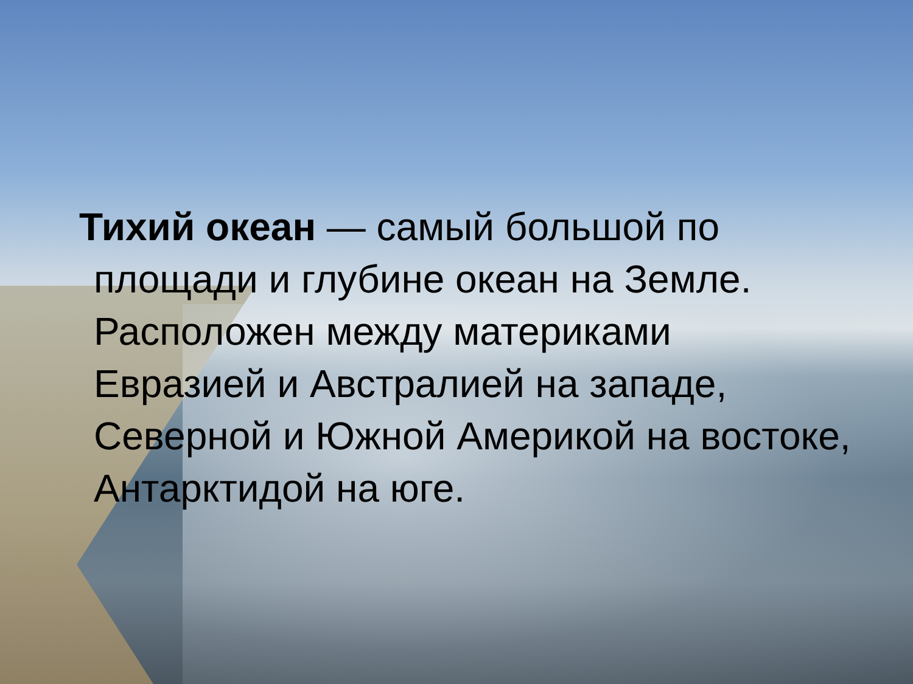Тихий океан — самый большой по площади и глубине океан на Земле. Расположен между материками Евразией и Австралией на западе, Северной и Южной Америкой на востоке, Антарктидой на юге.